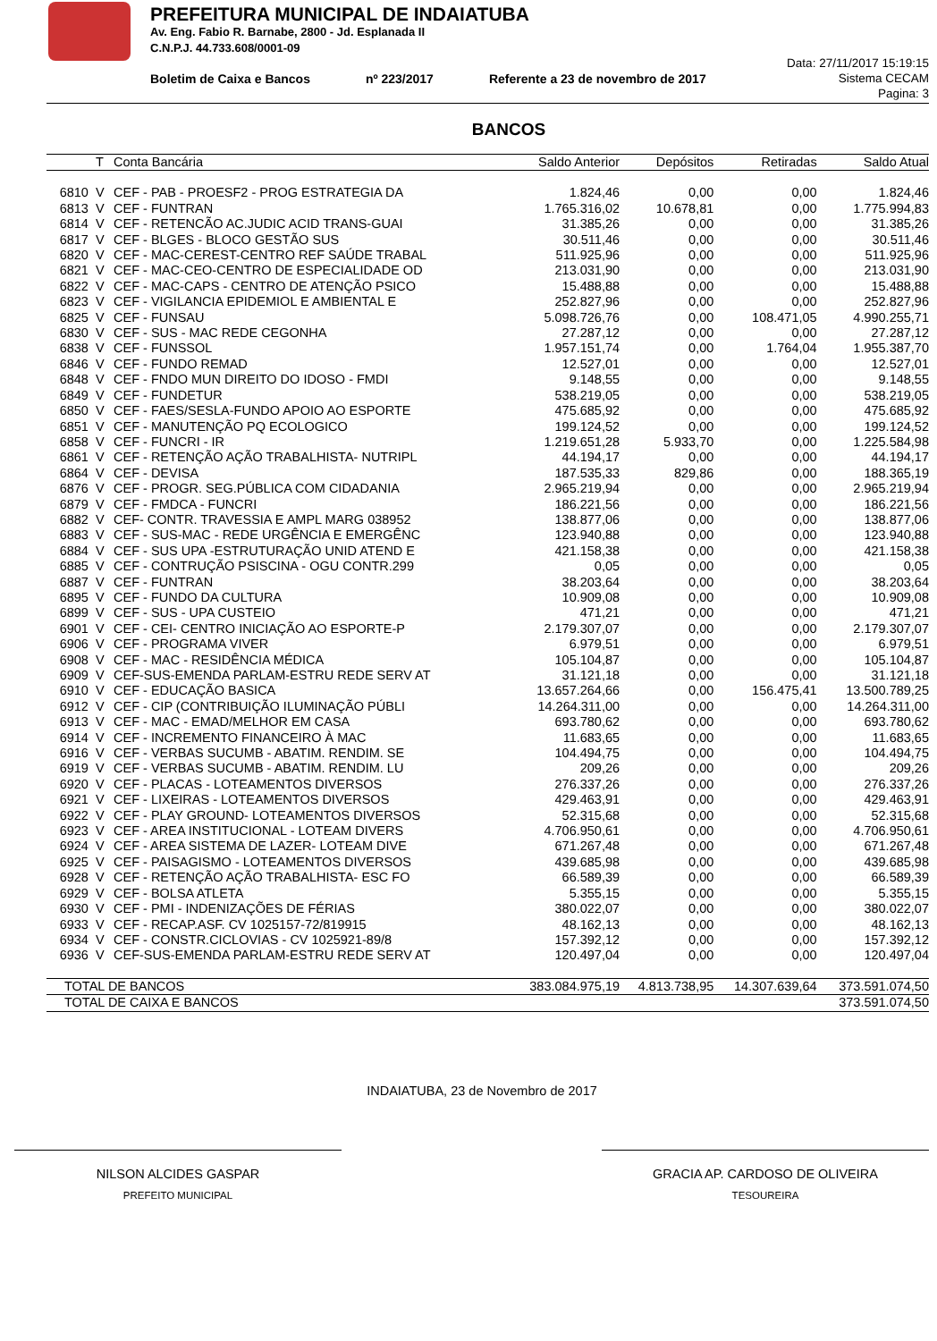PREFEITURA MUNICIPAL DE INDAIATUBA
Av. Eng. Fabio R. Barnabe, 2800 - Jd. Esplanada II
C.N.P.J. 44.733.608/0001-09
Boletim de Caixa e Bancos nº 223/2017 Referente a 23 de novembro de 2017
Data: 27/11/2017 15:19:15
Sistema CECAM
Pagina: 3
BANCOS
| | T | Conta Bancária | Saldo Anterior | Depósitos | Retiradas | Saldo Atual |
| --- | --- | --- | --- | --- | --- | --- |
| 6810 | V | CEF - PAB - PROESF2 - PROG ESTRATEGIA DA | 1.824,46 | 0,00 | 0,00 | 1.824,46 |
| 6813 | V | CEF - FUNTRAN | 1.765.316,02 | 10.678,81 | 0,00 | 1.775.994,83 |
| 6814 | V | CEF - RETENCÃO AC.JUDIC ACID TRANS-GUAI | 31.385,26 | 0,00 | 0,00 | 31.385,26 |
| 6817 | V | CEF - BLGES - BLOCO GESTÃO SUS | 30.511,46 | 0,00 | 0,00 | 30.511,46 |
| 6820 | V | CEF - MAC-CEREST-CENTRO REF SAÚDE TRABAL | 511.925,96 | 0,00 | 0,00 | 511.925,96 |
| 6821 | V | CEF - MAC-CEO-CENTRO DE ESPECIALIDADE OD | 213.031,90 | 0,00 | 0,00 | 213.031,90 |
| 6822 | V | CEF - MAC-CAPS - CENTRO DE ATENÇÃO PSICO | 15.488,88 | 0,00 | 0,00 | 15.488,88 |
| 6823 | V | CEF - VIGILANCIA EPIDEMIOL E AMBIENTAL E | 252.827,96 | 0,00 | 0,00 | 252.827,96 |
| 6825 | V | CEF - FUNSAU | 5.098.726,76 | 0,00 | 108.471,05 | 4.990.255,71 |
| 6830 | V | CEF - SUS - MAC REDE CEGONHA | 27.287,12 | 0,00 | 0,00 | 27.287,12 |
| 6838 | V | CEF - FUNSSOL | 1.957.151,74 | 0,00 | 1.764,04 | 1.955.387,70 |
| 6846 | V | CEF - FUNDO REMAD | 12.527,01 | 0,00 | 0,00 | 12.527,01 |
| 6848 | V | CEF - FNDO MUN DIREITO DO IDOSO - FMDI | 9.148,55 | 0,00 | 0,00 | 9.148,55 |
| 6849 | V | CEF - FUNDETUR | 538.219,05 | 0,00 | 0,00 | 538.219,05 |
| 6850 | V | CEF - FAES/SESLA-FUNDO APOIO AO ESPORTE | 475.685,92 | 0,00 | 0,00 | 475.685,92 |
| 6851 | V | CEF - MANUTENÇÃO PQ ECOLOGICO | 199.124,52 | 0,00 | 0,00 | 199.124,52 |
| 6858 | V | CEF - FUNCRI - IR | 1.219.651,28 | 5.933,70 | 0,00 | 1.225.584,98 |
| 6861 | V | CEF - RETENÇÃO AÇÃO TRABALHISTA- NUTRIPL | 44.194,17 | 0,00 | 0,00 | 44.194,17 |
| 6864 | V | CEF - DEVISA | 187.535,33 | 829,86 | 0,00 | 188.365,19 |
| 6876 | V | CEF - PROGR. SEG.PÚBLICA COM CIDADANIA | 2.965.219,94 | 0,00 | 0,00 | 2.965.219,94 |
| 6879 | V | CEF - FMDCA - FUNCRI | 186.221,56 | 0,00 | 0,00 | 186.221,56 |
| 6882 | V | CEF- CONTR. TRAVESSIA E AMPL MARG 038952 | 138.877,06 | 0,00 | 0,00 | 138.877,06 |
| 6883 | V | CEF - SUS-MAC - REDE URGÊNCIA E EMERGÊNC | 123.940,88 | 0,00 | 0,00 | 123.940,88 |
| 6884 | V | CEF - SUS UPA -ESTRUTURAÇÃO UNID ATEND E | 421.158,38 | 0,00 | 0,00 | 421.158,38 |
| 6885 | V | CEF - CONTRUÇÃO PSISCINA - OGU CONTR.299 | 0,05 | 0,00 | 0,00 | 0,05 |
| 6887 | V | CEF - FUNTRAN | 38.203,64 | 0,00 | 0,00 | 38.203,64 |
| 6895 | V | CEF - FUNDO DA CULTURA | 10.909,08 | 0,00 | 0,00 | 10.909,08 |
| 6899 | V | CEF - SUS - UPA CUSTEIO | 471,21 | 0,00 | 0,00 | 471,21 |
| 6901 | V | CEF - CEI- CENTRO INICIAÇÃO AO ESPORTE-P | 2.179.307,07 | 0,00 | 0,00 | 2.179.307,07 |
| 6906 | V | CEF - PROGRAMA VIVER | 6.979,51 | 0,00 | 0,00 | 6.979,51 |
| 6908 | V | CEF - MAC - RESIDÊNCIA MÉDICA | 105.104,87 | 0,00 | 0,00 | 105.104,87 |
| 6909 | V | CEF-SUS-EMENDA PARLAM-ESTRU REDE SERV AT | 31.121,18 | 0,00 | 0,00 | 31.121,18 |
| 6910 | V | CEF - EDUCAÇÃO BASICA | 13.657.264,66 | 0,00 | 156.475,41 | 13.500.789,25 |
| 6912 | V | CEF - CIP (CONTRIBUIÇÃO ILUMINAÇÃO PÚBLI | 14.264.311,00 | 0,00 | 0,00 | 14.264.311,00 |
| 6913 | V | CEF - MAC - EMAD/MELHOR EM CASA | 693.780,62 | 0,00 | 0,00 | 693.780,62 |
| 6914 | V | CEF - INCREMENTO FINANCEIRO À MAC | 11.683,65 | 0,00 | 0,00 | 11.683,65 |
| 6916 | V | CEF - VERBAS SUCUMB - ABATIM. RENDIM. SE | 104.494,75 | 0,00 | 0,00 | 104.494,75 |
| 6919 | V | CEF - VERBAS SUCUMB - ABATIM. RENDIM. LU | 209,26 | 0,00 | 0,00 | 209,26 |
| 6920 | V | CEF - PLACAS - LOTEAMENTOS DIVERSOS | 276.337,26 | 0,00 | 0,00 | 276.337,26 |
| 6921 | V | CEF - LIXEIRAS - LOTEAMENTOS DIVERSOS | 429.463,91 | 0,00 | 0,00 | 429.463,91 |
| 6922 | V | CEF - PLAY GROUND- LOTEAMENTOS DIVERSOS | 52.315,68 | 0,00 | 0,00 | 52.315,68 |
| 6923 | V | CEF - AREA INSTITUCIONAL - LOTEAM DIVERS | 4.706.950,61 | 0,00 | 0,00 | 4.706.950,61 |
| 6924 | V | CEF - AREA SISTEMA DE LAZER- LOTEAM DIVE | 671.267,48 | 0,00 | 0,00 | 671.267,48 |
| 6925 | V | CEF - PAISAGISMO - LOTEAMENTOS DIVERSOS | 439.685,98 | 0,00 | 0,00 | 439.685,98 |
| 6928 | V | CEF - RETENÇÃO AÇÃO TRABALHISTA- ESC FO | 66.589,39 | 0,00 | 0,00 | 66.589,39 |
| 6929 | V | CEF - BOLSA ATLETA | 5.355,15 | 0,00 | 0,00 | 5.355,15 |
| 6930 | V | CEF - PMI - INDENIZAÇÕES DE FÉRIAS | 380.022,07 | 0,00 | 0,00 | 380.022,07 |
| 6933 | V | CEF - RECAP.ASF. CV 1025157-72/819915 | 48.162,13 | 0,00 | 0,00 | 48.162,13 |
| 6934 | V | CEF - CONSTR.CICLOVIAS - CV 1025921-89/8 | 157.392,12 | 0,00 | 0,00 | 157.392,12 |
| 6936 | V | CEF-SUS-EMENDA PARLAM-ESTRU REDE SERV AT | 120.497,04 | 0,00 | 0,00 | 120.497,04 |
| TOTAL DE BANCOS | | | 383.084.975,19 | 4.813.738,95 | 14.307.639,64 | 373.591.074,50 |
| TOTAL DE CAIXA E BANCOS | | | | | | 373.591.074,50 |
INDAIATUBA, 23 de Novembro de 2017
NILSON ALCIDES GASPAR
PREFEITO MUNICIPAL
GRACIA AP. CARDOSO DE OLIVEIRA
TESOUREIRA